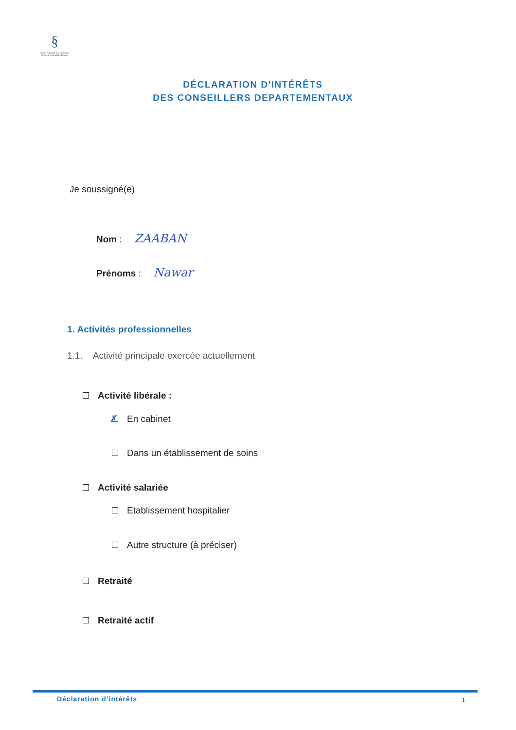§
Ordre National des Medecins
Conseil National de l'Ordre
DÉCLARATION D'INTÉRÊTS
DES CONSEILLERS DEPARTEMENTAUX
Je soussigné(e)
Nom : ZAABAN
Prénoms : Nawar
1. Activités professionnelles
1.1. Activité principale exercée actuellement
Activité libérale :
En cabinet ✗
Dans un établissement de soins
Activité salariée
Etablissement hospitalier
Autre structure (à préciser)
Retraité
Retraité actif
Déclaration d’intérêts 1